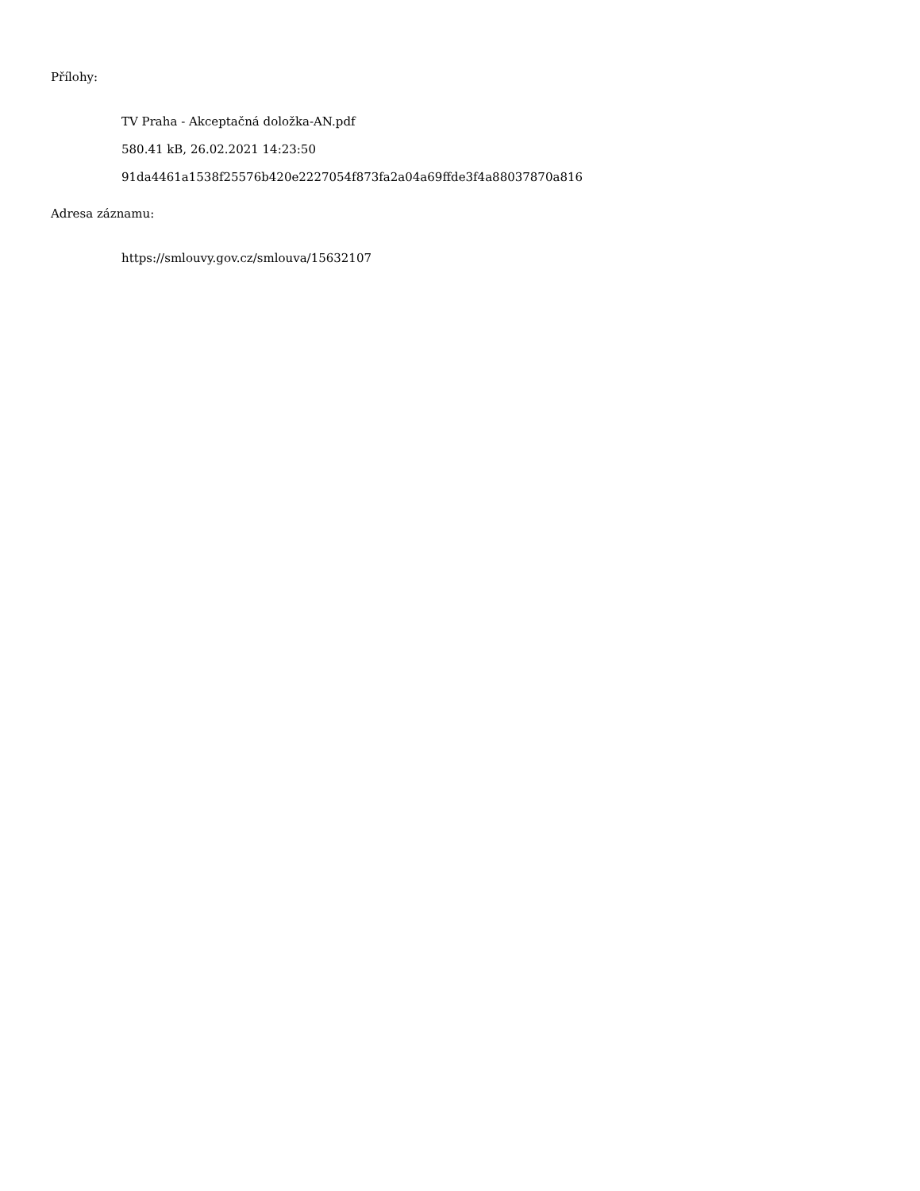Přílohy:
TV Praha - Akceptačná doložka-AN.pdf
580.41 kB, 26.02.2021 14:23:50
91da4461a1538f25576b420e2227054f873fa2a04a69ffde3f4a88037870a816
Adresa záznamu:
https://smlouvy.gov.cz/smlouva/15632107